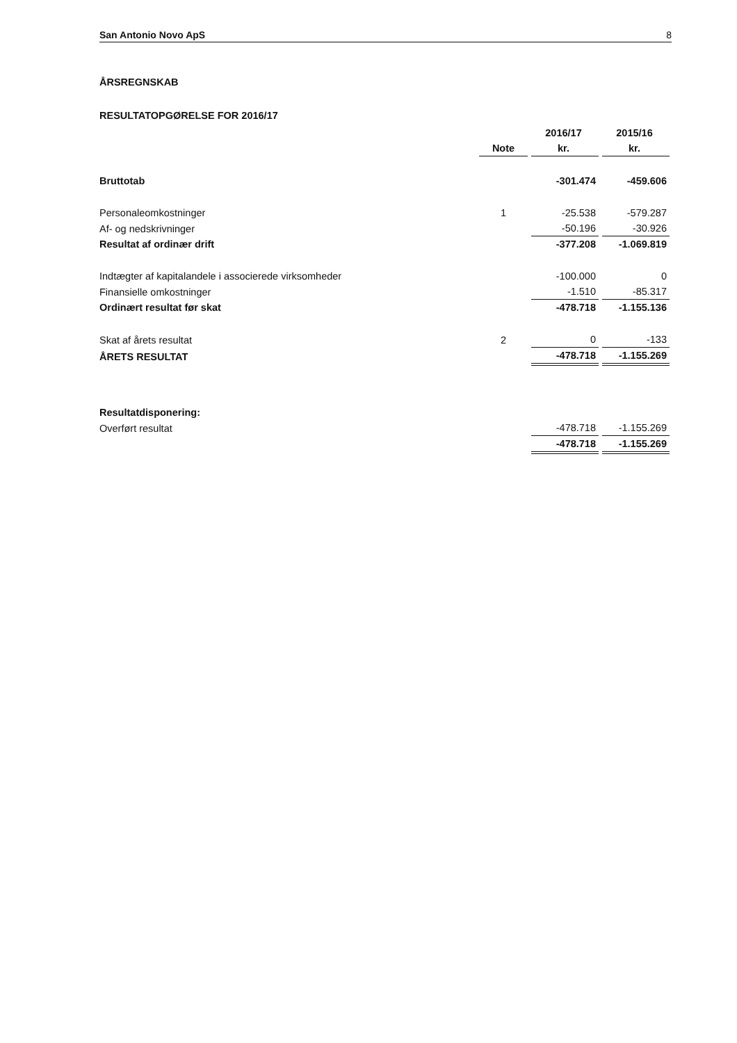San Antonio Novo ApS 8
ÅRSREGNSKAB
RESULTATOPGØRELSE FOR 2016/17
| | | 2016/17 | 2015/16 |
| --- | --- | --- | --- |
| | Note | kr. | kr. |
| Bruttotab | | -301.474 | -459.606 |
| Personaleomkostninger | 1 | -25.538 | -579.287 |
| Af- og nedskrivninger | | -50.196 | -30.926 |
| Resultat af ordinær drift | | -377.208 | -1.069.819 |
| Indtægter af kapitalandele i associerede virksomheder | | -100.000 | 0 |
| Finansielle omkostninger | | -1.510 | -85.317 |
| Ordinært resultat før skat | | -478.718 | -1.155.136 |
| Skat af årets resultat | 2 | 0 | -133 |
| ÅRETS RESULTAT | | -478.718 | -1.155.269 |
| Resultatdisponering: | | | |
| Overført resultat | | -478.718 | -1.155.269 |
| | | -478.718 | -1.155.269 |